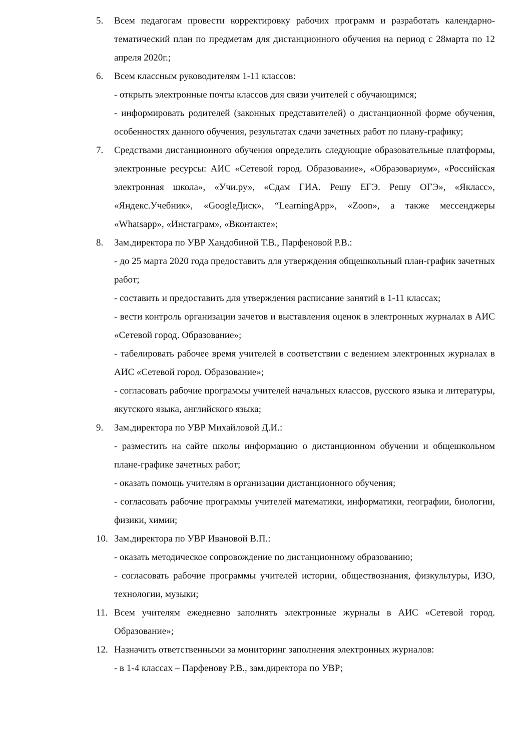5. Всем педагогам провести корректировку рабочих программ и разработать календарно-тематический план по предметам для дистанционного обучения на период с 28марта по 12 апреля 2020г.;
6. Всем классным руководителям 1-11 классов:
- открыть электронные почты классов для связи учителей с обучающимся;
- информировать родителей (законных представителей) о дистанционной форме обучения, особенностях данного обучения, результатах сдачи зачетных работ по плану-графику;
7. Средствами дистанционного обучения определить следующие образовательные платформы, электронные ресурсы: АИС «Сетевой город. Образование», «Образовариум», «Российская электронная школа», «Учи.ру», «Сдам ГИА. Решу ЕГЭ. Решу ОГЭ», «Якласс», «Яндекс.Учебник», «GoogleДиск», “LearningApp», «Zoon», а также мессенджеры «Whatsapp», «Инстаграм», «Вконтакте»;
8. Зам.директора по УВР Хандобиной Т.В., Парфеновой Р.В.:
- до 25 марта 2020 года предоставить для утверждения общешкольный план-график зачетных работ;
- составить и предоставить для утверждения расписание занятий в 1-11 классах;
- вести контроль организации зачетов и выставления оценок в электронных журналах в АИС «Сетевой город. Образование»;
- табелировать рабочее время учителей в соответствии с ведением электронных журналах в АИС «Сетевой город. Образование»;
- согласовать рабочие программы учителей начальных классов, русского языка и литературы, якутского языка, английского языка;
9. Зам.директора по УВР Михайловой Д.И.:
- разместить на сайте школы информацию о дистанционном обучении и общешкольном плане-графике зачетных работ;
- оказать помощь учителям в организации дистанционного обучения;
- согласовать рабочие программы учителей математики, информатики, географии, биологии, физики, химии;
10. Зам.директора по УВР Ивановой В.П.:
- оказать методическое сопровождение по дистанционному образованию;
- согласовать рабочие программы учителей истории, обществознания, физкультуры, ИЗО, технологии, музыки;
11. Всем учителям ежедневно заполнять электронные журналы в АИС «Сетевой город. Образование»;
12. Назначить ответственными за мониторинг заполнения электронных журналов:
- в 1-4 классах – Парфенову Р.В., зам.директора по УВР;